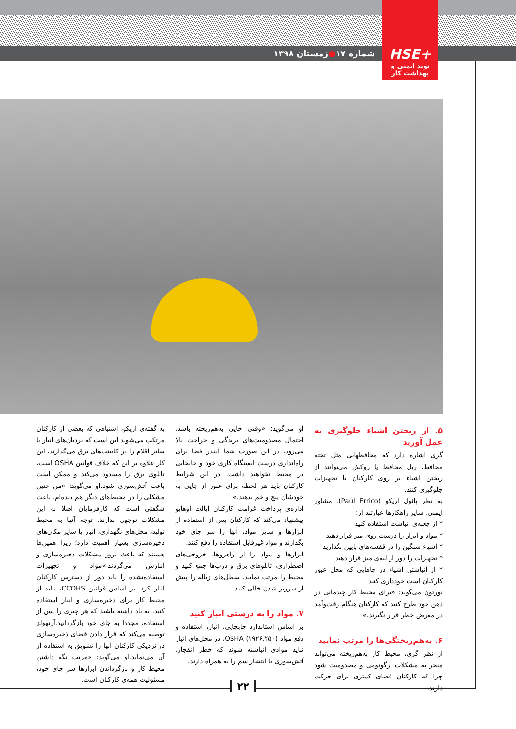شماره ۱۷ ● زمستان ۱۳۹۸
+HSE
نوید ایمنی و بهداشت کار
۵. از ریختن اشیاء جلوگیری به عمل آورید
گری اشاره دارد که محافظهایی مثل تخته محافظ، ریل محافظ یا روکش می‌توانند از ریختن اشیاء بر روی کارکنان یا تجهیزات جلوگیری کنند.
به نظر پائول اریکو (Paul Errico)، مشاور ایمنی، سایر راهکارها عبارتند از:
* از جعبه‌ی انباشت استفاده کنید
* مواد و ابزار را درست روی میز قرار دهید
* اشیاء سنگین را در قفسه‌های پایین بگذارید
* تجهیزات را دور از لبه‌ی میز قرار دهید
* از انباشتن اشیاء در جاهایی که محل عبور کارکنان است خودداری کنید
نورتون می‌گوید: «برای محیط کار چیدمانی در ذهن خود طرح کنید که کارکنان هنگام رفت‌وآمد در معرض خطر قرار نگیرند.»
۶. به‌هم‌ریختگی‌ها را مرتب نمایید
از نظر گری، محیط کار به‌هم‌ریخته می‌تواند منجر به مشکلات ارگونومی و مصدومیت شود چرا که کارکنان فضای کمتری برای حرکت دارند.
او می‌گوید: «وقتی جایی به‌هم‌ریخته باشد، احتمال مصدومیت‌های بریدگی و جراحت بالا می‌رود. در این صورت شما آنقدر فضا برای راه‌اندازی درست ایستگاه کاری خود و جابجایی در محیط نخواهید داشت. در این شرایط کارکنان باید هر لحظه برای عبور از جایی به خودشان پیچ و خم بدهند.»
اداره‌ی پرداخت غرامت کارکنان ایالت اوهایو پیشنهاد می‌کند که کارکنان پس از استفاده از ابزارها و سایر مواد، آنها را سر جای خود بگذارند و مواد غیرقابل استفاده را دفع کنند.
ابزارها و مواد را از راهروها، خروجی‌های اضطراری، تابلوهای برق و درب‌ها جمع کنید و محیط را مرتب نمایید. سطل‌های زباله را پیش از سرریز شدن خالی کنید.
۷. مواد را به درستی انبار کنید
بر اساس استاندارد جابجایی، انبار، استفاده و دفع مواد (OSHA (۱۹۲۶.۲۵۰، در محل‌های انبار نباید موادی انباشته شوند که خطر انفجار، آتش‌سوزی یا انتشار سم را به همراه دارند.
به گفته‌ی اریکو، اشتباهی که بعضی از کارکنان مرتکب می‌شوند این است که نردبان‌های انبار یا سایر اقلام را در کابینت‌های برق می‌گذارند، این کار علاوه بر این که خلاف قوانین OSHA است، تابلوی برق را مسدود می‌کند و ممکن است باعث آتش‌سوزی شود.او می‌گوید: «من چنین مشکلی را در محیط‌های دیگر هم دیده‌ام. باعث شگفتی است که کارفرمایان اصلا به این مشکلات توجهی ندارند. توجه آنها به محیط تولید، محل‌های نگهداری، انبار یا سایر مکان‌های ذخیره‌سازی بسیار اهمیت دارد؛ زیرا همین‌ها هستند که باعث بروز مشکلات ذخیره‌سازی و انبارش می‌گردند.»مواد و تجهیزات استفاده‌نشده را باید دور از دسترس کارکنان انبار کرد. بر اساس قوانین CCOHS، نباید از محیط کار برای ذخیره‌سازی و انبار استفاده کنید. به یاد داشته باشید که هر چیزی را پس از استفاده، مجددا به جای خود بازگردانید.آرنهولز توصیه می‌کند که قرار دادن فضای ذخیره‌سازی در نزدیکی کارکنان آنها را تشویق به استفاده از آن می‌نماید.او می‌گوید: «مرتب نگه داشتن محیط کار و بازگرداندن ابزارها سر جای خود، مسئولیت همه‌ی کارکنان است.
۲۲